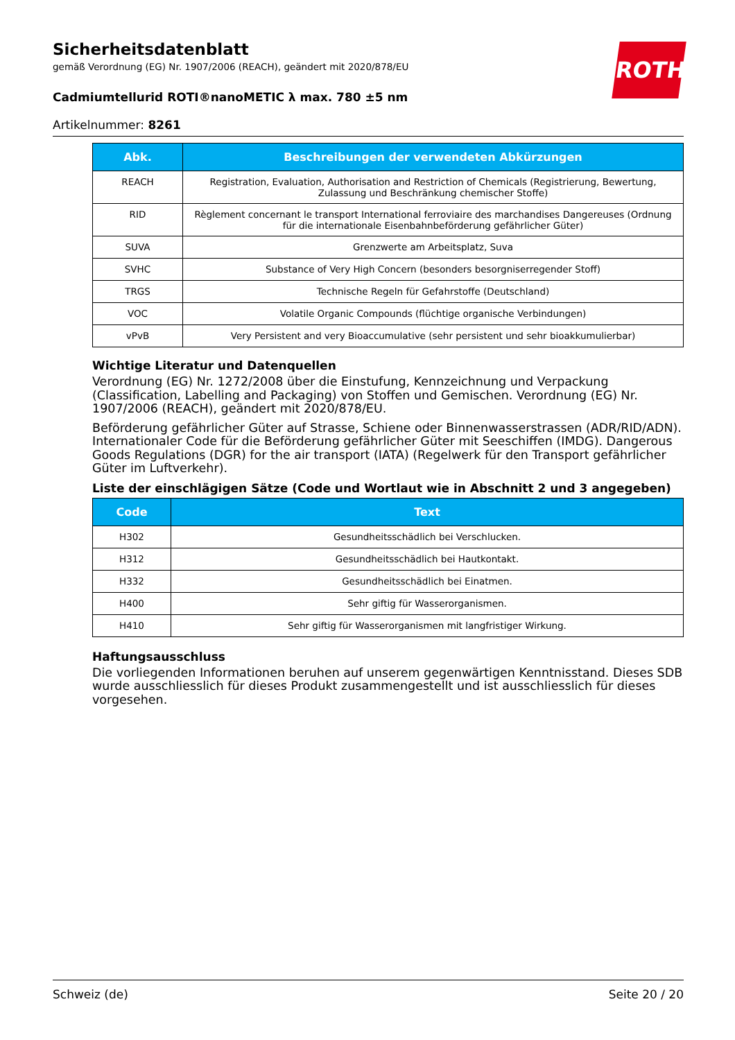Sicherheitsdatenblatt
gemäß Verordnung (EG) Nr. 1907/2006 (REACH), geändert mit 2020/878/EU
Cadmiumtellurid ROTI®nanoMETIC λ max. 780 ±5 nm
Artikelnummer: 8261
ROTH
| Abk. | Beschreibungen der verwendeten Abkürzungen |
| --- | --- |
| REACH | Registration, Evaluation, Authorisation and Restriction of Chemicals (Registrierung, Bewertung, Zulassung und Beschränkung chemischer Stoffe) |
| RID | Règlement concernant le transport International ferroviaire des marchandises Dangereuses (Ordnung für die internationale Eisenbahnbeförderung gefährlicher Güter) |
| SUVA | Grenzwerte am Arbeitsplatz, Suva |
| SVHC | Substance of Very High Concern (besonders besorgniserregender Stoff) |
| TRGS | Technische Regeln für Gefahrstoffe (Deutschland) |
| VOC | Volatile Organic Compounds (flüchtige organische Verbindungen) |
| vPvB | Very Persistent and very Bioaccumulative (sehr persistent und sehr bioakkumulierbar) |
Wichtige Literatur und Datenquellen
Verordnung (EG) Nr. 1272/2008 über die Einstufung, Kennzeichnung und Verpackung (Classification, Labelling and Packaging) von Stoffen und Gemischen. Verordnung (EG) Nr. 1907/2006 (REACH), geändert mit 2020/878/EU.
Beförderung gefährlicher Güter auf Strasse, Schiene oder Binnenwasserstrassen (ADR/RID/ADN). Internationaler Code für die Beförderung gefährlicher Güter mit Seeschiffen (IMDG). Dangerous Goods Regulations (DGR) for the air transport (IATA) (Regelwerk für den Transport gefährlicher Güter im Luftverkehr).
Liste der einschlägigen Sätze (Code und Wortlaut wie in Abschnitt 2 und 3 angegeben)
| Code | Text |
| --- | --- |
| H302 | Gesundheitsschädlich bei Verschlucken. |
| H312 | Gesundheitsschädlich bei Hautkontakt. |
| H332 | Gesundheitsschädlich bei Einatmen. |
| H400 | Sehr giftig für Wasserorganismen. |
| H410 | Sehr giftig für Wasserorganismen mit langfristiger Wirkung. |
Haftungsausschluss
Die vorliegenden Informationen beruhen auf unserem gegenwärtigen Kenntnisstand. Dieses SDB wurde ausschliesslich für dieses Produkt zusammengestellt und ist ausschliesslich für dieses vorgesehen.
Schweiz (de) Seite 20 / 20